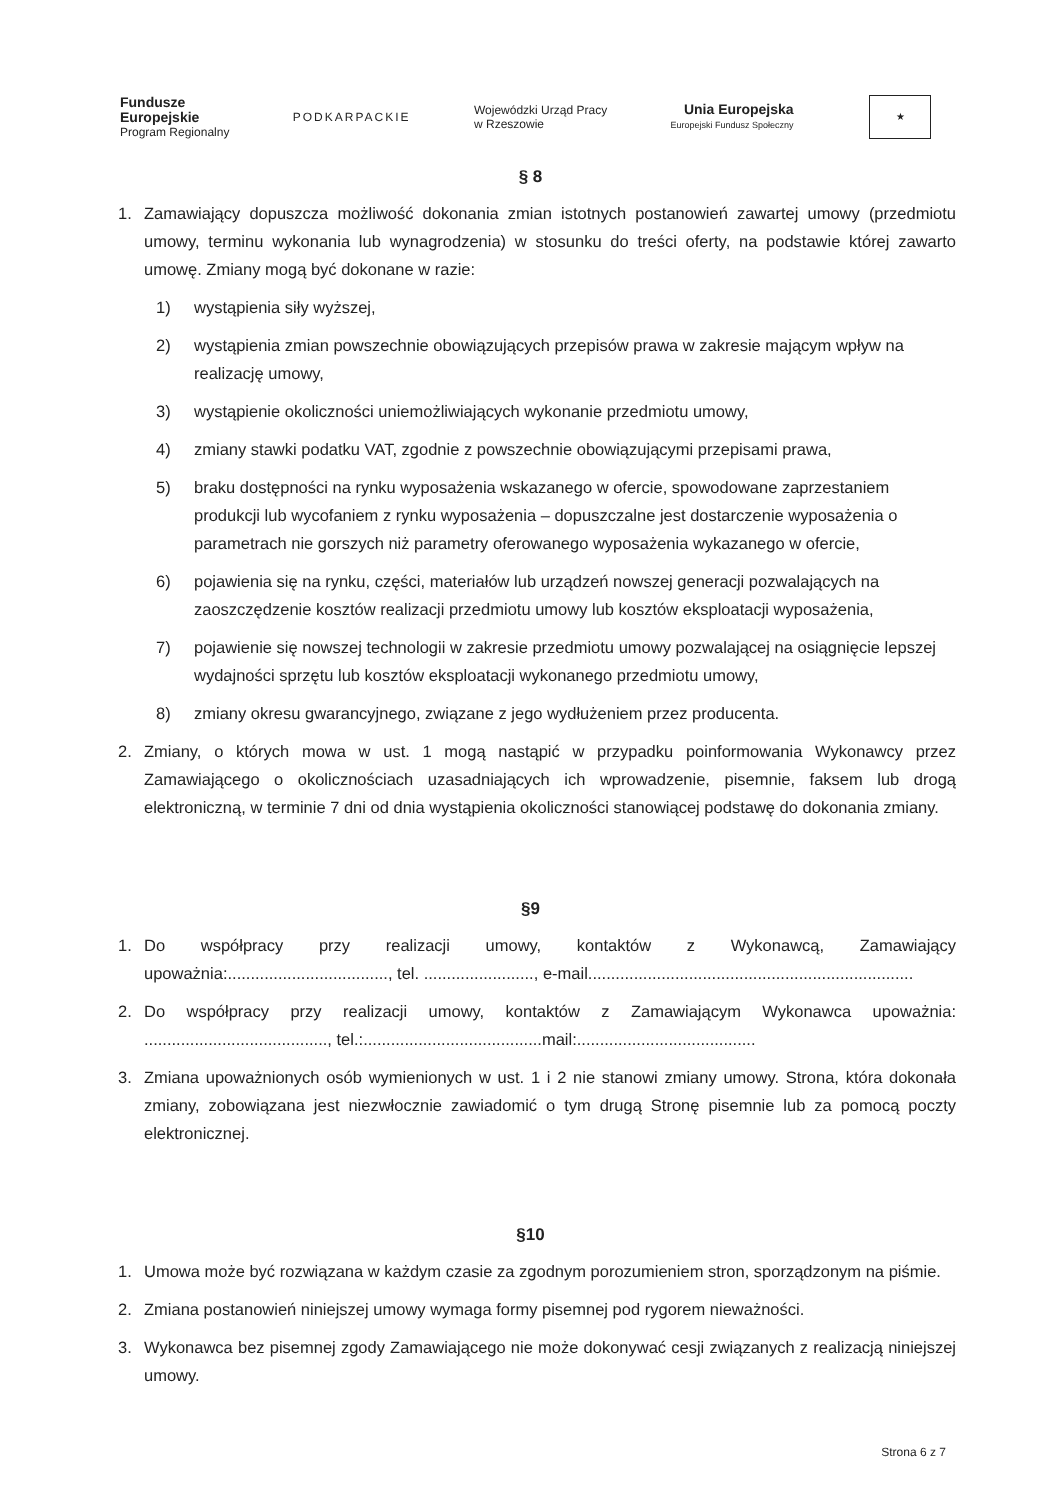Fundusze
Europejskie
Program Regionalny
PODKARPACKIE
Wojewódzki Urząd Pracy
w Rzeszowie
Unia Europejska
Europejski Fundusz Społeczny
★
§ 8
1. Zamawiający dopuszcza możliwość dokonania zmian istotnych postanowień zawartej umowy (przedmiotu umowy, terminu wykonania lub wynagrodzenia) w stosunku do treści oferty, na podstawie której zawarto umowę. Zmiany mogą być dokonane w razie:
1) wystąpienia siły wyższej,
2) wystąpienia zmian powszechnie obowiązujących przepisów prawa w zakresie mającym wpływ na realizację umowy,
3) wystąpienie okoliczności uniemożliwiających wykonanie przedmiotu umowy,
4) zmiany stawki podatku VAT, zgodnie z powszechnie obowiązującymi przepisami prawa,
5) braku dostępności na rynku wyposażenia wskazanego w ofercie, spowodowane zaprzestaniem produkcji lub wycofaniem z rynku wyposażenia – dopuszczalne jest dostarczenie wyposażenia o parametrach nie gorszych niż parametry oferowanego wyposażenia wykazanego w ofercie,
6) pojawienia się na rynku, części, materiałów lub urządzeń nowszej generacji pozwalających na zaoszczędzenie kosztów realizacji przedmiotu umowy lub kosztów eksploatacji wyposażenia,
7) pojawienie się nowszej technologii w zakresie przedmiotu umowy pozwalającej na osiągnięcie lepszej wydajności sprzętu lub kosztów eksploatacji wykonanego przedmiotu umowy,
8) zmiany okresu gwarancyjnego, związane z jego wydłużeniem przez producenta.
2. Zmiany, o których mowa w ust. 1 mogą nastąpić w przypadku poinformowania Wykonawcy przez Zamawiającego o okolicznościach uzasadniających ich wprowadzenie, pisemnie, faksem lub drogą elektroniczną, w terminie 7 dni od dnia wystąpienia okoliczności stanowiącej podstawę do dokonania zmiany.
§9
1. Do współpracy przy realizacji umowy, kontaktów z Wykonawcą, Zamawiający upoważnia:..................................., tel. ........................, e-mail.......................................................................
2. Do współpracy przy realizacji umowy, kontaktów z Zamawiającym Wykonawca upoważnia: ........................................, tel.:.......................................mail:.......................................
3. Zmiana upoważnionych osób wymienionych w ust. 1 i 2 nie stanowi zmiany umowy. Strona, która dokonała zmiany, zobowiązana jest niezwłocznie zawiadomić o tym drugą Stronę pisemnie lub za pomocą poczty elektronicznej.
§10
1. Umowa może być rozwiązana w każdym czasie za zgodnym porozumieniem stron, sporządzonym na piśmie.
2. Zmiana postanowień niniejszej umowy wymaga formy pisemnej pod rygorem nieważności.
3. Wykonawca bez pisemnej zgody Zamawiającego nie może dokonywać cesji związanych z realizacją niniejszej umowy.
Strona 6 z 7